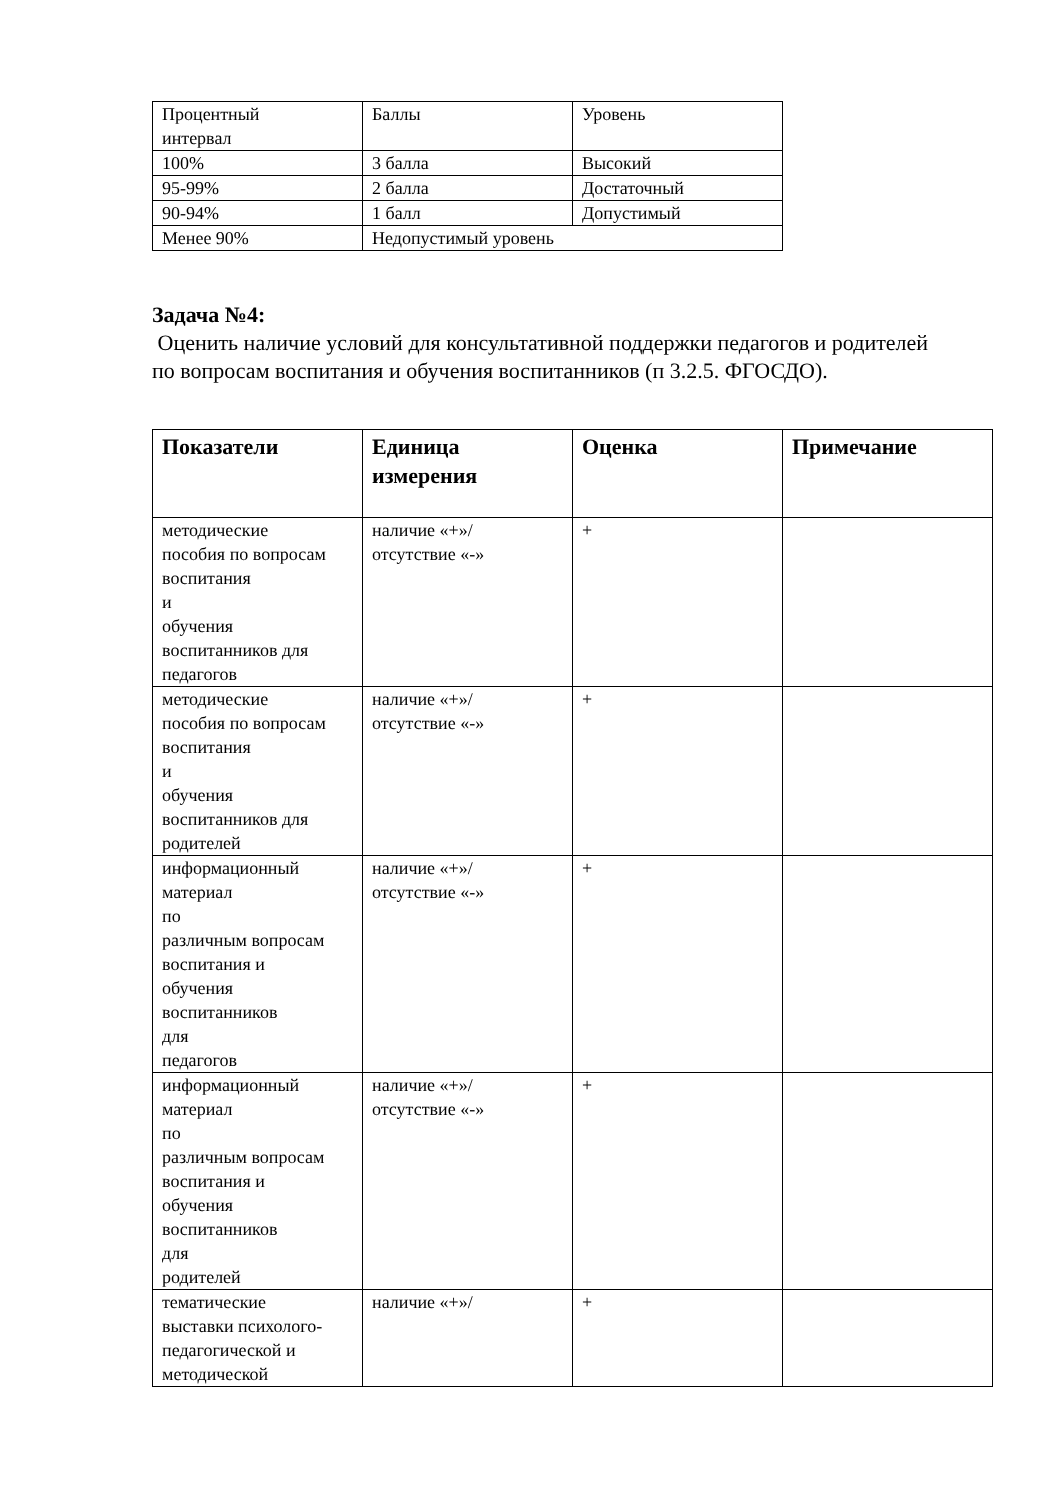| Процентный интервал | Баллы | Уровень |
| 100% | 3 балла | Высокий |
| 95-99% | 2 балла | Достаточный |
| 90-94% | 1 балл | Допустимый |
| Менее 90% | Недопустимый уровень | |
Задача №4:
Оценить наличие условий для консультативной поддержки педагогов и родителей по вопросам воспитания и обучения воспитанников (п 3.2.5. ФГОСДО).
| Показатели | Единица измерения | Оценка | Примечание |
| --- | --- | --- | --- |
| методические пособия по вопросам воспитания и обучения воспитанников для педагогов | наличие «+»/ отсутствие «-» | + | |
| методические пособия по вопросам воспитания и обучения воспитанников для родителей | наличие «+»/ отсутствие «-» | + | |
| информационный материал по различным вопросам воспитания и обучения воспитанников для педагогов | наличие «+»/ отсутствие «-» | + | |
| информационный материал по различным вопросам воспитания и обучения воспитанников для родителей | наличие «+»/ отсутствие «-» | + | |
| тематические выставки психолого- педагогической и методической | наличие «+»/ | + | |